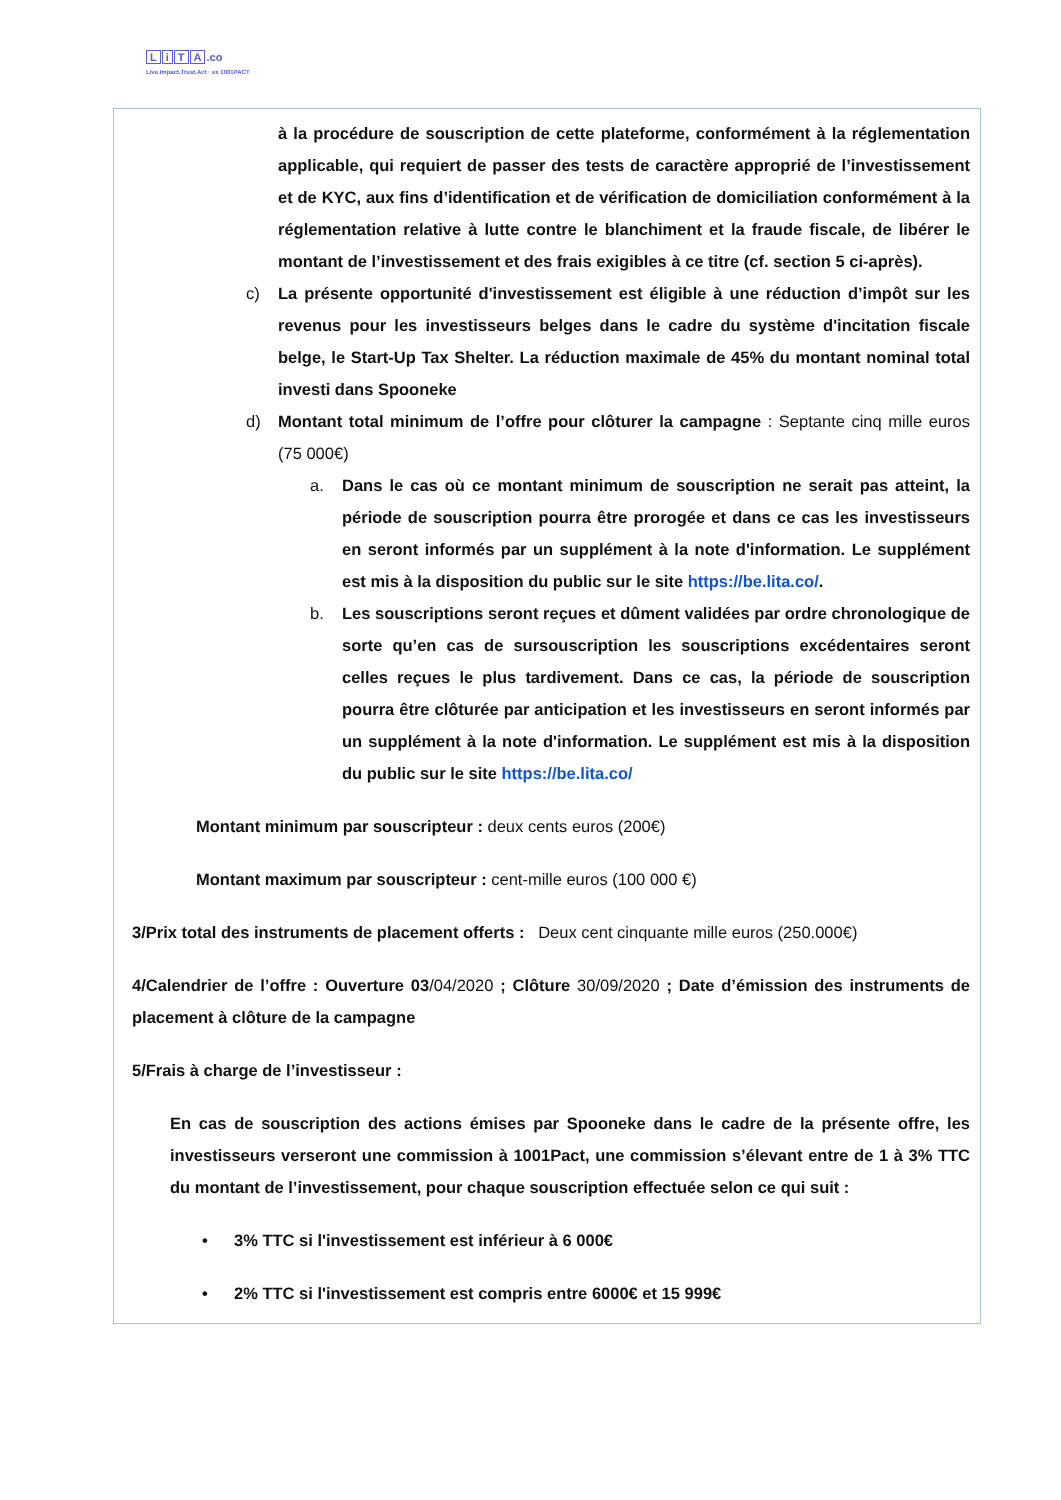LiTA.co
Live.Impact.Trust.Act · ex 1001PACT
à la procédure de souscription de cette plateforme, conformément à la réglementation applicable, qui requiert de passer des tests de caractère approprié de l’investissement et de KYC, aux fins d’identification et de vérification de domiciliation conformément à la réglementation relative à lutte contre le blanchiment et la fraude fiscale, de libérer le montant de l’investissement et des frais exigibles à ce titre (cf. section 5 ci-après).
c) La présente opportunité d'investissement est éligible à une réduction d’impôt sur les revenus pour les investisseurs belges dans le cadre du système d'incitation fiscale belge, le Start-Up Tax Shelter. La réduction maximale de 45% du montant nominal total investi dans Spooneke
d) Montant total minimum de l’offre pour clôturer la campagne : Septante cinq mille euros (75 000€)
a. Dans le cas où ce montant minimum de souscription ne serait pas atteint, la période de souscription pourra être prorogée et dans ce cas les investisseurs en seront informés par un supplément à la note d'information. Le supplément est mis à la disposition du public sur le site https://be.lita.co/.
b. Les souscriptions seront reçues et dûment validées par ordre chronologique de sorte qu’en cas de sursouscription les souscriptions excédentaires seront celles reçues le plus tardivement. Dans ce cas, la période de souscription pourra être clôturée par anticipation et les investisseurs en seront informés par un supplément à la note d'information. Le supplément est mis à la disposition du public sur le site https://be.lita.co/
Montant minimum par souscripteur : deux cents euros (200€)
Montant maximum par souscripteur : cent-mille euros (100 000 €)
3/Prix total des instruments de placement offerts : Deux cent cinquante mille euros (250.000€)
4/Calendrier de l’offre : Ouverture 03/04/2020 ; Clôture 30/09/2020 ; Date d’émission des instruments de placement à clôture de la campagne
5/Frais à charge de l’investisseur :
En cas de souscription des actions émises par Spooneke dans le cadre de la présente offre, les investisseurs verseront une commission à 1001Pact, une commission s’élevant entre de 1 à 3% TTC du montant de l’investissement, pour chaque souscription effectuée selon ce qui suit :
• 3% TTC si l'investissement est inférieur à 6 000€
• 2% TTC si l'investissement est compris entre 6000€ et 15 999€